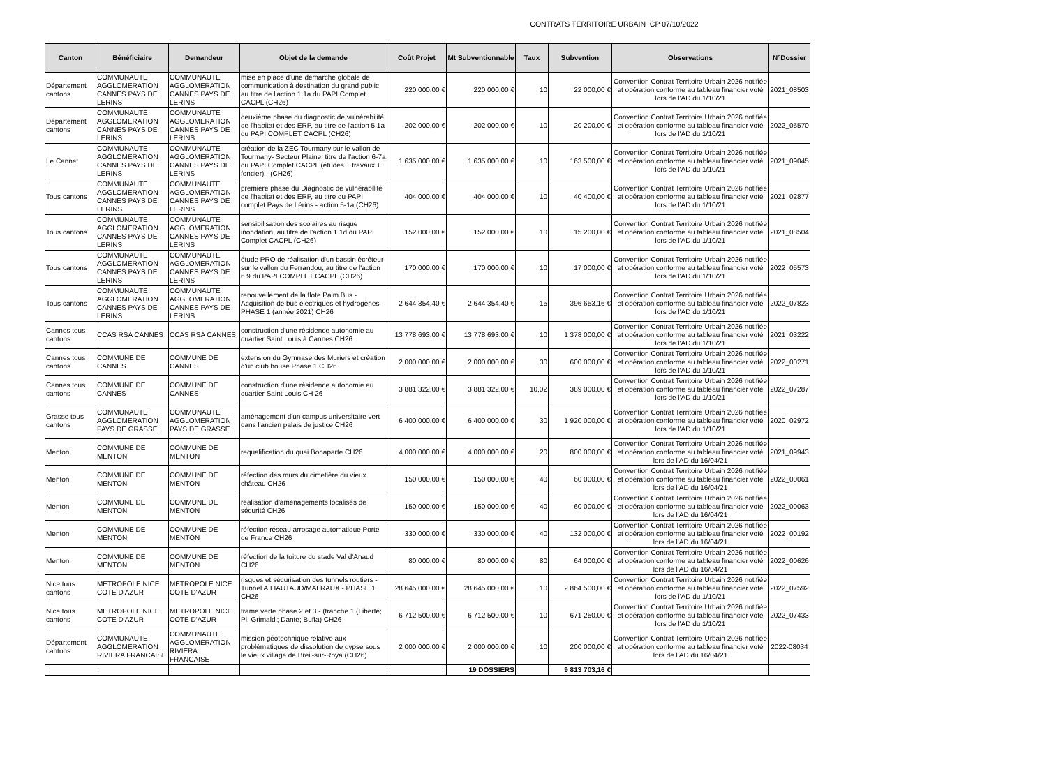CONTRATS TERRITOIRE URBAIN CP 07/10/2022
| Canton | Bénéficiaire | Demandeur | Objet de la demande | Coût Projet | Mt Subventionnable | Taux | Subvention | Observations | N°Dossier |
| --- | --- | --- | --- | --- | --- | --- | --- | --- | --- |
| Département cantons | COMMUNAUTE AGGLOMERATION CANNES PAYS DE LERINS | COMMUNAUTE AGGLOMERATION CANNES PAYS DE LERINS | mise en place d'une démarche globale de communication à destination du grand public au titre de l'action 1.1a du PAPI Complet CACPL (CH26) | 220 000,00 € | 220 000,00 € | 10 | 22 000,00 € | Convention Contrat Territoire Urbain 2026 notifiée et opération conforme au tableau financier voté lors de l'AD du 1/10/21 | 2021_08503 |
| Département cantons | COMMUNAUTE AGGLOMERATION CANNES PAYS DE LERINS | COMMUNAUTE AGGLOMERATION CANNES PAYS DE LERINS | deuxième phase du diagnostic de vulnérabilité de l'habitat et des ERP, au titre de l'action 5.1a du PAPI COMPLET CACPL (CH26) | 202 000,00 € | 202 000,00 € | 10 | 20 200,00 € | Convention Contrat Territoire Urbain 2026 notifiée et opération conforme au tableau financier voté lors de l'AD du 1/10/21 | 2022_05570 |
| Le Cannet | COMMUNAUTE AGGLOMERATION CANNES PAYS DE LERINS | COMMUNAUTE AGGLOMERATION CANNES PAYS DE LERINS | création de la ZEC Tourmany sur le vallon de Tourmany- Secteur Plaine, titre de l'action 6-7a du PAPI Complet CACPL (études + travaux + foncier) - (CH26) | 1 635 000,00 € | 1 635 000,00 € | 10 | 163 500,00 € | Convention Contrat Territoire Urbain 2026 notifiée et opération conforme au tableau financier voté lors de l'AD du 1/10/21 | 2021_09045 |
| Tous cantons | COMMUNAUTE AGGLOMERATION CANNES PAYS DE LERINS | COMMUNAUTE AGGLOMERATION CANNES PAYS DE LERINS | première phase du Diagnostic de vulnérabilité de l'habitat et des ERP, au titre du PAPI complet Pays de Lérins - action 5-1a (CH26) | 404 000,00 € | 404 000,00 € | 10 | 40 400,00 € | Convention Contrat Territoire Urbain 2026 notifiée et opération conforme au tableau financier voté lors de l'AD du 1/10/21 | 2021_02877 |
| Tous cantons | COMMUNAUTE AGGLOMERATION CANNES PAYS DE LERINS | COMMUNAUTE AGGLOMERATION CANNES PAYS DE LERINS | sensibilisation des scolaires au risque inondation, au titre de l'action 1.1d du PAPI Complet CACPL (CH26) | 152 000,00 € | 152 000,00 € | 10 | 15 200,00 € | Convention Contrat Territoire Urbain 2026 notifiée et opération conforme au tableau financier voté lors de l'AD du 1/10/21 | 2021_08504 |
| Tous cantons | COMMUNAUTE AGGLOMERATION CANNES PAYS DE LERINS | COMMUNAUTE AGGLOMERATION CANNES PAYS DE LERINS | étude PRO de réalisation d'un bassin écrêteur sur le vallon du Ferrandou, au titre de l'action 6.9 du PAPI COMPLET CACPL (CH26) | 170 000,00 € | 170 000,00 € | 10 | 17 000,00 € | Convention Contrat Territoire Urbain 2026 notifiée et opération conforme au tableau financier voté lors de l'AD du 1/10/21 | 2022_05573 |
| Tous cantons | COMMUNAUTE AGGLOMERATION CANNES PAYS DE LERINS | COMMUNAUTE AGGLOMERATION CANNES PAYS DE LERINS | renouvellement de la flote Palm Bus - Acquisition de bus électriques et hydrogènes - PHASE 1 (année 2021) CH26 | 2 644 354,40 € | 2 644 354,40 € | 15 | 396 653,16 € | Convention Contrat Territoire Urbain 2026 notifiée et opération conforme au tableau financier voté lors de l'AD du 1/10/21 | 2022_07823 |
| Cannes tous cantons | CCAS RSA CANNES | CCAS RSA CANNES | construction d'une résidence autonomie au quartier Saint Louis à Cannes CH26 | 13 778 693,00 € | 13 778 693,00 € | 10 | 1 378 000,00 € | Convention Contrat Territoire Urbain 2026 notifiée et opération conforme au tableau financier voté lors de l'AD du 1/10/21 | 2021_03222 |
| Cannes tous cantons | COMMUNE DE CANNES | COMMUNE DE CANNES | extension du Gymnase des Muriers et création d'un club house Phase 1 CH26 | 2 000 000,00 € | 2 000 000,00 € | 30 | 600 000,00 € | Convention Contrat Territoire Urbain 2026 notifiée et opération conforme au tableau financier voté lors de l'AD du 1/10/21 | 2022_00271 |
| Cannes tous cantons | COMMUNE DE CANNES | COMMUNE DE CANNES | construction d'une résidence autonomie au quartier Saint Louis CH 26 | 3 881 322,00 € | 3 881 322,00 € | 10,02 | 389 000,00 € | Convention Contrat Territoire Urbain 2026 notifiée et opération conforme au tableau financier voté lors de l'AD du 1/10/21 | 2022_07287 |
| Grasse tous cantons | COMMUNAUTE AGGLOMERATION PAYS DE GRASSE | COMMUNAUTE AGGLOMERATION PAYS DE GRASSE | aménagement d'un campus universitaire vert dans l'ancien palais de justice CH26 | 6 400 000,00 € | 6 400 000,00 € | 30 | 1 920 000,00 € | Convention Contrat Territoire Urbain 2026 notifiée et opération conforme au tableau financier voté lors de l'AD du 1/10/21 | 2020_02972 |
| Menton | COMMUNE DE MENTON | COMMUNE DE MENTON | requalification du quai Bonaparte CH26 | 4 000 000,00 € | 4 000 000,00 € | 20 | 800 000,00 € | Convention Contrat Territoire Urbain 2026 notifiée et opération conforme au tableau financier voté lors de l'AD du 16/04/21 | 2021_09943 |
| Menton | COMMUNE DE MENTON | COMMUNE DE MENTON | réfection des murs du cimetière du vieux château CH26 | 150 000,00 € | 150 000,00 € | 40 | 60 000,00 € | Convention Contrat Territoire Urbain 2026 notifiée et opération conforme au tableau financier voté lors de l'AD du 16/04/21 | 2022_00061 |
| Menton | COMMUNE DE MENTON | COMMUNE DE MENTON | réalisation d'aménagements localisés de sécurité CH26 | 150 000,00 € | 150 000,00 € | 40 | 60 000,00 € | Convention Contrat Territoire Urbain 2026 notifiée et opération conforme au tableau financier voté lors de l'AD du 16/04/21 | 2022_00063 |
| Menton | COMMUNE DE MENTON | COMMUNE DE MENTON | réfection réseau arrosage automatique Porte de France CH26 | 330 000,00 € | 330 000,00 € | 40 | 132 000,00 € | Convention Contrat Territoire Urbain 2026 notifiée et opération conforme au tableau financier voté lors de l'AD du 16/04/21 | 2022_00192 |
| Menton | COMMUNE DE MENTON | COMMUNE DE MENTON | réfection de la toiture du stade Val d'Anaud CH26 | 80 000,00 € | 80 000,00 € | 80 | 64 000,00 € | Convention Contrat Territoire Urbain 2026 notifiée et opération conforme au tableau financier voté lors de l'AD du 16/04/21 | 2022_00626 |
| Nice tous cantons | METROPOLE NICE COTE D'AZUR | METROPOLE NICE COTE D'AZUR | risques et sécurisation des tunnels routiers - Tunnel A.LIAUTAUD/MALRAUX - PHASE 1 CH26 | 28 645 000,00 € | 28 645 000,00 € | 10 | 2 864 500,00 € | Convention Contrat Territoire Urbain 2026 notifiée et opération conforme au tableau financier voté lors de l'AD du 1/10/21 | 2022_07592 |
| Nice tous cantons | METROPOLE NICE COTE D'AZUR | METROPOLE NICE COTE D'AZUR | trame verte phase 2 et 3 - (tranche 1 (Liberté; Pl. Grimaldi; Dante; Buffa) CH26 | 6 712 500,00 € | 6 712 500,00 € | 10 | 671 250,00 € | Convention Contrat Territoire Urbain 2026 notifiée et opération conforme au tableau financier voté lors de l'AD du 1/10/21 | 2022_07433 |
| Département cantons | COMMUNAUTE AGGLOMERATION RIVIERA FRANCAISE | COMMUNAUTE AGGLOMERATION RIVIERA FRANCAISE | mission géotechnique relative aux problèmatiques de dissolution de gypse sous le vieux village de Breil-sur-Roya (CH26) | 2 000 000,00 € | 2 000 000,00 € | 10 | 200 000,00 € | Convention Contrat Territoire Urbain 2026 notifiée et opération conforme au tableau financier voté lors de l'AD du 16/04/21 | 2022-08034 |
| | | | | | 19 DOSSIERS | | 9 813 703,16 € | | |